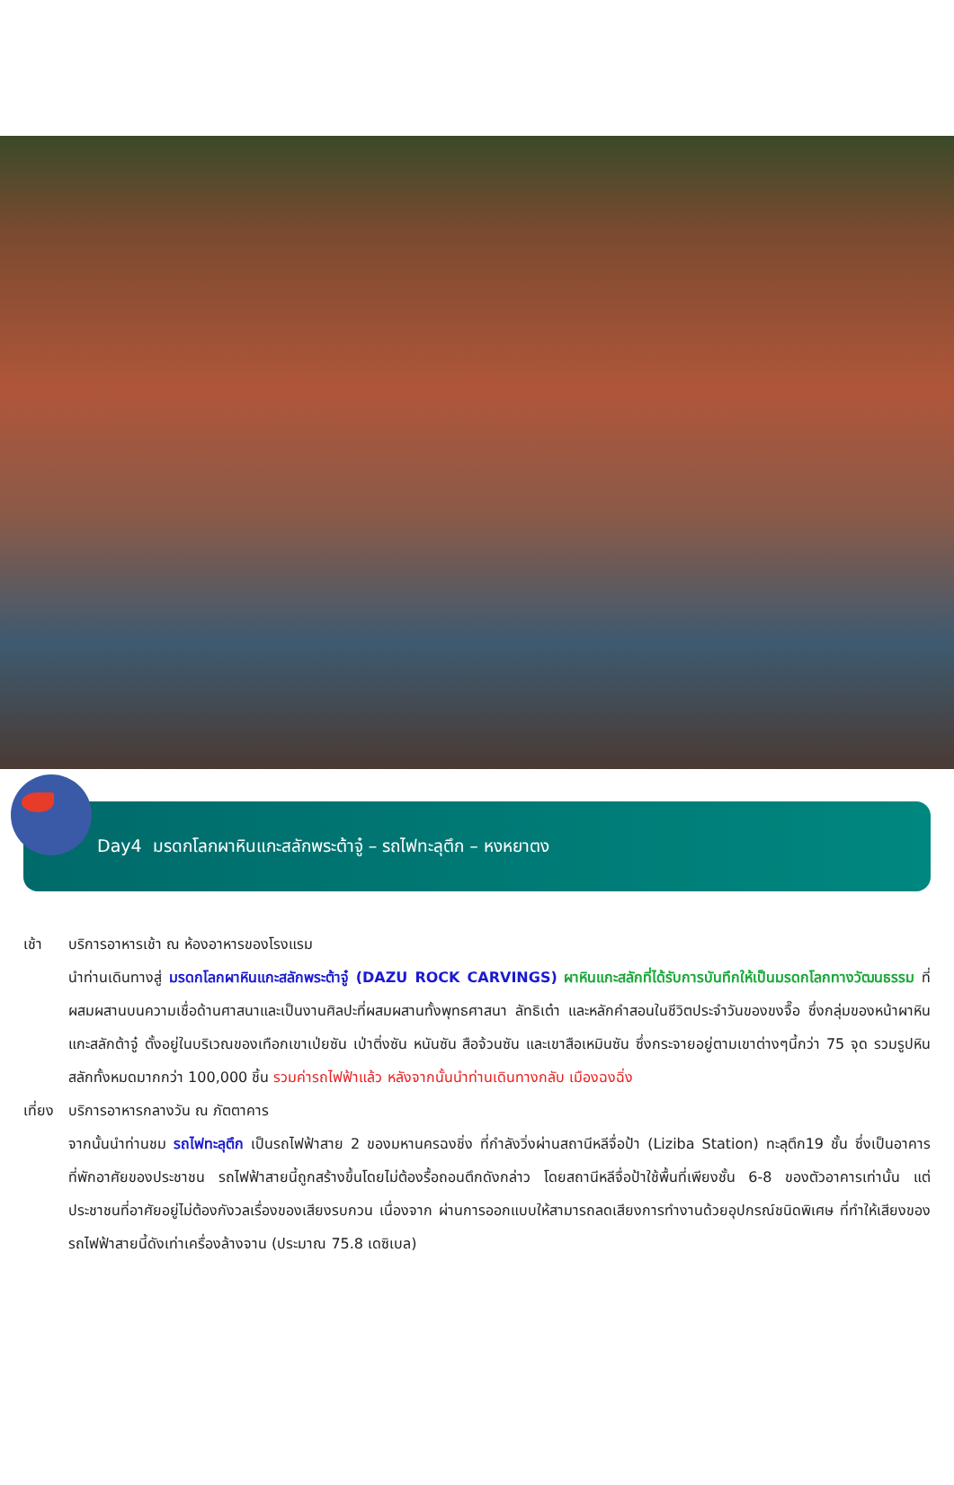Day4 มรดกโลกผาหินแกะสลักพระต้าจู๋ – รถไฟทะลุตึก – หงหยาตง
เช้า บริการอาหารเช้า ณ ห้องอาหารของโรงแรม
นำท่านเดินทางสู่ มรดกโลกผาหินแกะสลักพระต้าจู๋ (DAZU ROCK CARVINGS) ผาหินแกะสลักที่ได้รับการบันทึกให้เป็นมรดกโลกทางวัฒนธรรม ที่ผสมผสานบนความเชื่อด้านศาสนาและเป็นงานศิลปะที่ผสมผสานทั้งพุทธศาสนา ลัทธิเต๋า และหลักคำสอนในชีวิตประจำวันของขงจื๊อ ซึ่งกลุ่มของหน้าผาหินแกะสลักต้าจู๋ ตั้งอยู่ในบริเวณของเทือกเขาเป่ยซัน เป่าติ่งซัน หนันซัน สือจ้วนซัน และเขาสือเหมินซัน ซึ่งกระจายอยู่ตามเขาต่างๆนี้กว่า 75 จุด รวมรูปหินสลักทั้งหมดมากกว่า 100,000 ชิ้น รวมค่ารถไฟฟ้าแล้ว หลังจากนั้นนำท่านเดินทางกลับ เมืองฉงฉิ่ง
เที่ยง
บริการอาหารกลางวัน ณ ภัตตาคาร
จากนั้นนำท่านชม รถไฟทะลุตึก เป็นรถไฟฟ้าสาย 2 ของมหานครฉงชิ่ง ที่กำลังวิ่งผ่านสถานีหลีจื่อป้า (Liziba Station) ทะลุตึก19 ชั้น ซึ่งเป็นอาคารที่พักอาศัยของประชาชน รถไฟฟ้าสายนี้ถูกสร้างขึ้นโดยไม่ต้องรื้อถอนตึกดังกล่าว โดยสถานีหลีจื่อป้าใช้พื้นที่เพียงชั้น 6-8 ของตัวอาคารเท่านั้น แต่ประชาชนที่อาศัยอยู่ไม่ต้องกังวลเรื่องของเสียงรบกวน เนื่องจาก ผ่านการออกแบบให้สามารถลดเสียงการทำงานด้วยอุปกรณ์ชนิดพิเศษ ที่ทำให้เสียงของรถไฟฟ้าสายนี้ดังเท่าเครื่องล้างจาน (ประมาณ 75.8 เดซิเบล)